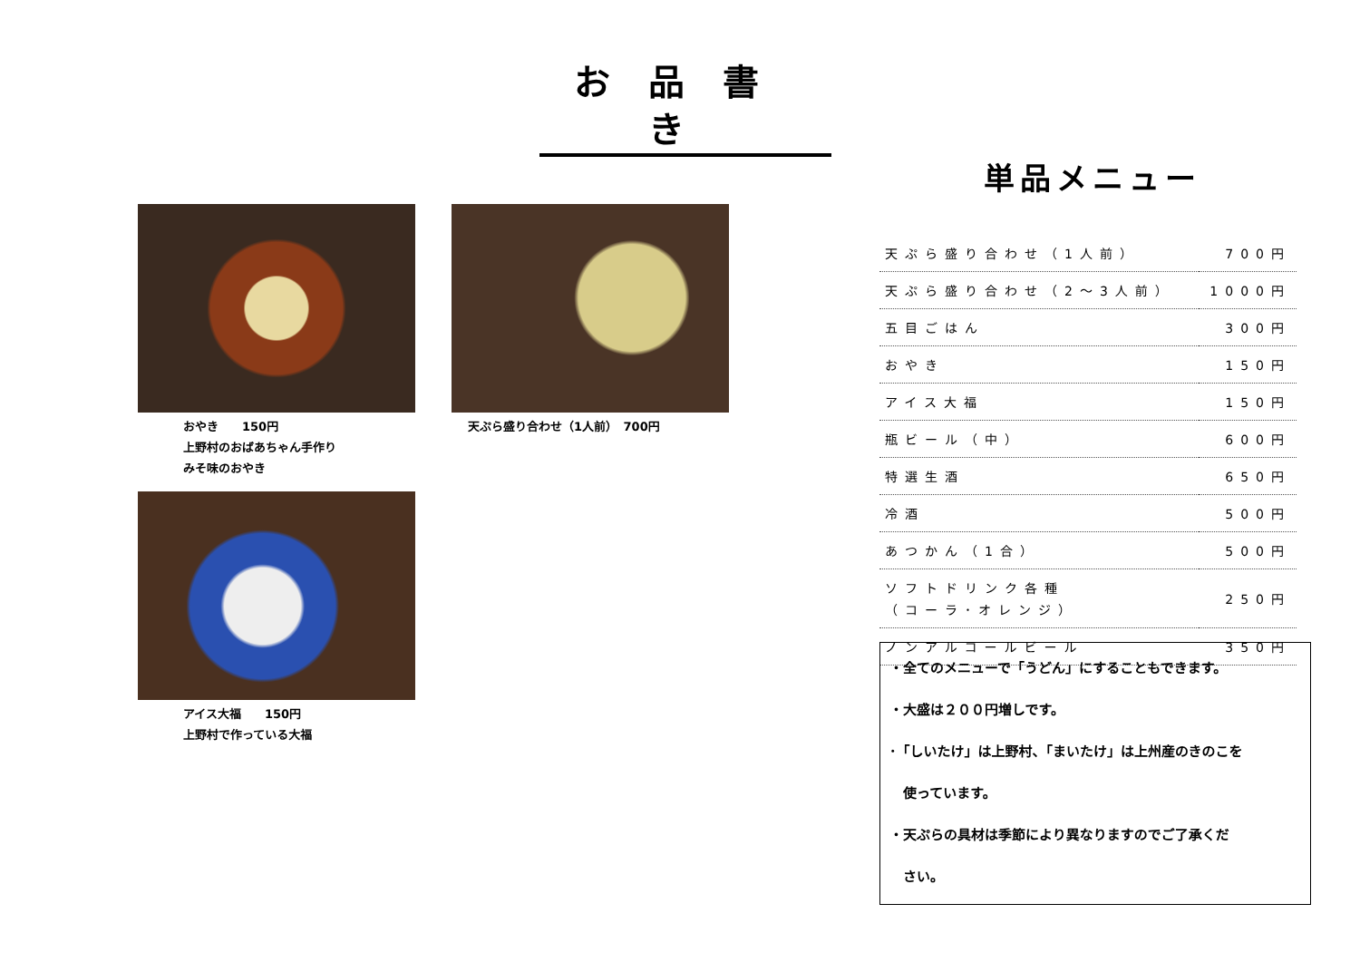お品書き
おやき　　150円
上野村のおばあちゃん手作り
みそ味のおやき
天ぷら盛り合わせ（1人前）　700円
アイス大福　　150円
上野村で作っている大福
単品メニュー
| 天ぷら盛り合わせ（1人前） | 700円 |
| 天ぷら盛り合わせ（2～3人前） | 1000円 |
| 五目ごはん | 300円 |
| おやき | 150円 |
| アイス大福 | 150円 |
| 瓶ビール（中） | 600円 |
| 特選生酒 | 650円 |
| 冷酒 | 500円 |
| あつかん（1合） | 500円 |
| ソフトドリンク各種 （コーラ･オレンジ） | 250円 |
| ノンアルコールビール | 350円 |
・全てのメニューで「うどん」にすることもできます。
・大盛は２００円増しです。
･「しいたけ」は上野村、「まいたけ」は上州産のきのこを
　使っています。
・天ぷらの具材は季節により異なりますのでご了承くだ
　さい。